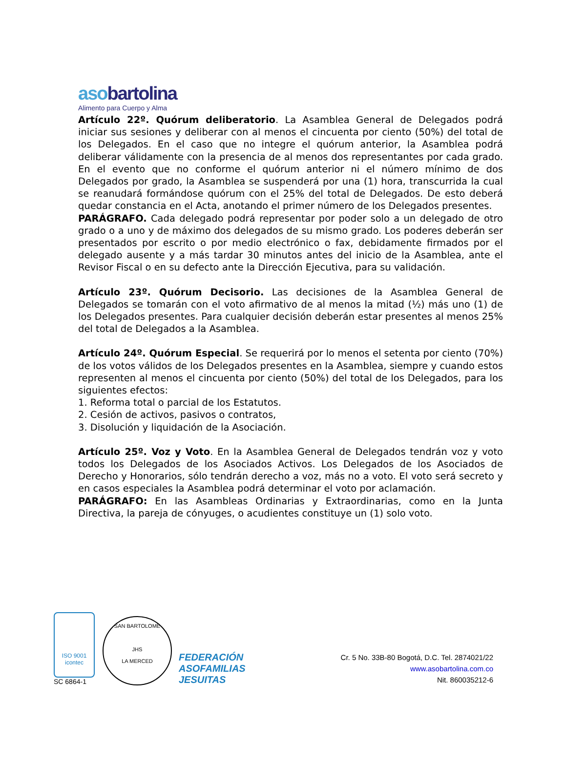asobartolina
Alimento para Cuerpo y Alma
Artículo 22º. Quórum deliberatorio. La Asamblea General de Delegados podrá iniciar sus sesiones y deliberar con al menos el cincuenta por ciento (50%) del total de los Delegados. En el caso que no integre el quórum anterior, la Asamblea podrá deliberar válidamente con la presencia de al menos dos representantes por cada grado. En el evento que no conforme el quórum anterior ni el número mínimo de dos Delegados por grado, la Asamblea se suspenderá por una (1) hora, transcurrida la cual se reanudará formándose quórum con el 25% del total de Delegados. De esto deberá quedar constancia en el Acta, anotando el primer número de los Delegados presentes.
PARÁGRAFO. Cada delegado podrá representar por poder solo a un delegado de otro grado o a uno y de máximo dos delegados de su mismo grado. Los poderes deberán ser presentados por escrito o por medio electrónico o fax, debidamente firmados por el delegado ausente y a más tardar 30 minutos antes del inicio de la Asamblea, ante el Revisor Fiscal o en su defecto ante la Dirección Ejecutiva, para su validación.
Artículo 23º. Quórum Decisorio. Las decisiones de la Asamblea General de Delegados se tomarán con el voto afirmativo de al menos la mitad (½) más uno (1) de los Delegados presentes. Para cualquier decisión deberán estar presentes al menos 25% del total de Delegados a la Asamblea.
Artículo 24º. Quórum Especial. Se requerirá por lo menos el setenta por ciento (70%) de los votos válidos de los Delegados presentes en la Asamblea, siempre y cuando estos representen al menos el cincuenta por ciento (50%) del total de los Delegados, para los siguientes efectos:
1. Reforma total o parcial de los Estatutos.
2. Cesión de activos, pasivos o contratos,
3. Disolución y liquidación de la Asociación.
Artículo 25º. Voz y Voto. En la Asamblea General de Delegados tendrán voz y voto todos los Delegados de los Asociados Activos. Los Delegados de los Asociados de Derecho y Honorarios, sólo tendrán derecho a voz, más no a voto. El voto será secreto y en casos especiales la Asamblea podrá determinar el voto por aclamación.
PARÁGRAFO: En las Asambleas Ordinarias y Extraordinarias, como en la Junta Directiva, la pareja de cónyuges, o acudientes constituye un (1) solo voto.
ISO 9001
icontec
SC 6864-1
SAN BARTOLOME
JHS
LA MERCED
FEDERACIÓN
ASOFAMILIAS
JESUITAS
Cr. 5 No. 33B-80 Bogotá, D.C. Tel. 2874021/22
www.asobartolina.com.co
Nit. 860035212-6